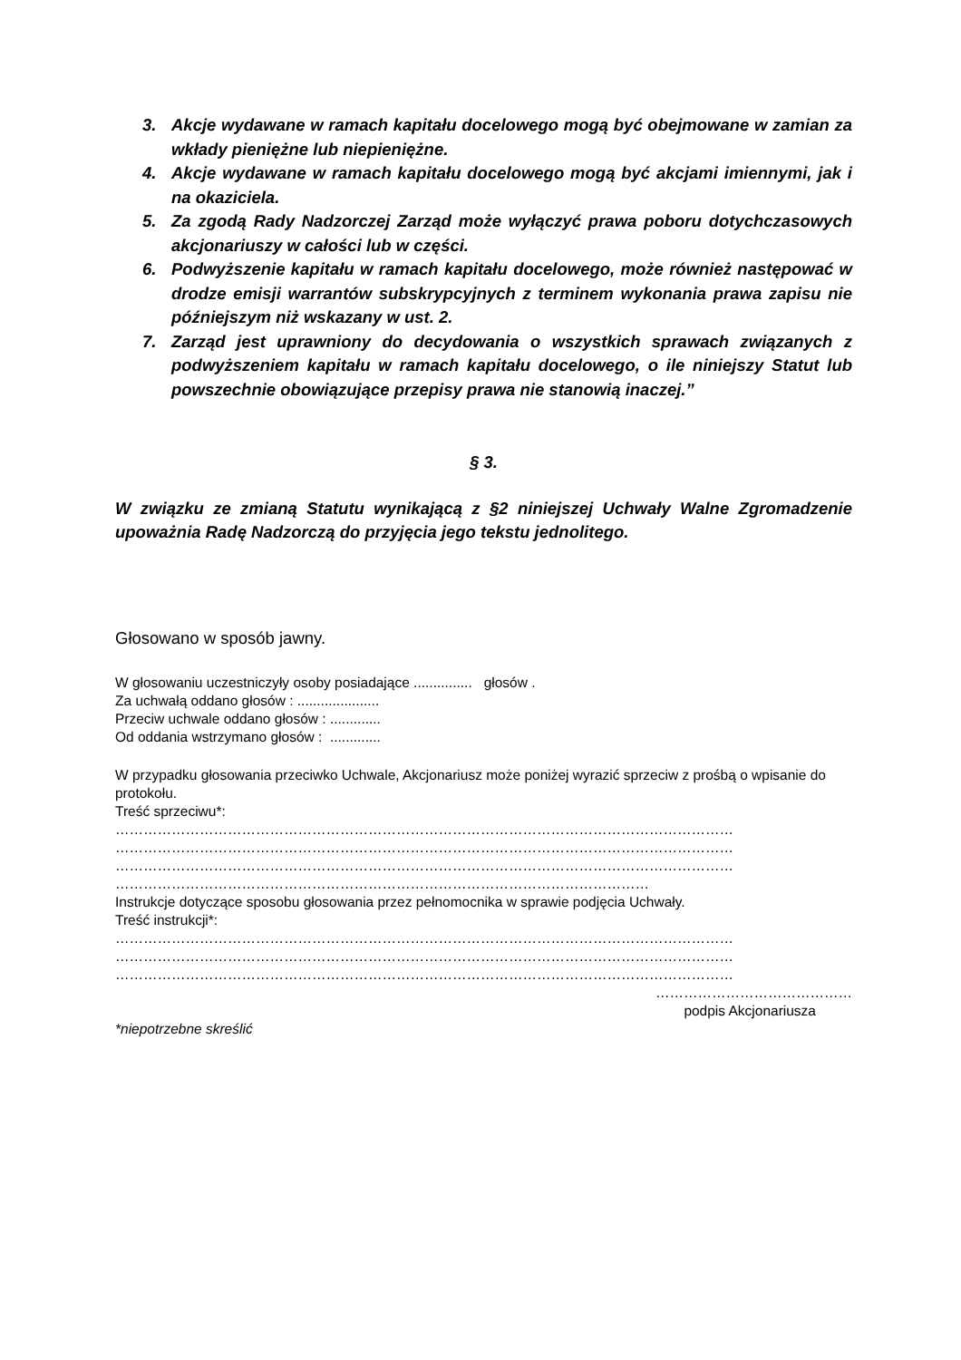3. Akcje wydawane w ramach kapitału docelowego mogą być obejmowane w zamian za wkłady pieniężne lub niepieniężne.
4. Akcje wydawane w ramach kapitału docelowego mogą być akcjami imiennymi, jak i na okaziciela.
5. Za zgodą Rady Nadzorczej Zarząd może wyłączyć prawa poboru dotychczasowych akcjonariuszy w całości lub w części.
6. Podwyższenie kapitału w ramach kapitału docelowego, może również następować w drodze emisji warrantów subskrypcyjnych z terminem wykonania prawa zapisu nie późniejszym niż wskazany w ust. 2.
7. Zarząd jest uprawniony do decydowania o wszystkich sprawach związanych z podwyższeniem kapitału w ramach kapitału docelowego, o ile niniejszy Statut lub powszechnie obowiązujące przepisy prawa nie stanowią inaczej.”
§ 3.
W związku ze zmianą Statutu wynikającą z §2 niniejszej Uchwały Walne Zgromadzenie upoważnia Radę Nadzorczą do przyjęcia jego tekstu jednolitego.
Głosowano w sposób jawny.
W głosowaniu uczestniczyły osoby posiadające ............... głosów .
Za uchwałą oddano głosów : .....................
Przeciw uchwale oddano głosów : .............
Od oddania wstrzymano głosów : .............
W przypadku głosowania przeciwko Uchwale, Akcjonariusz może poniżej wyrazić sprzeciw z prośbą o wpisanie do protokołu.
Treść sprzeciwu*:
……………………………………………………………………………………………………………………
……………………………………………………………………………………………………………………
……………………………………………………………………………………………………………………
……………………………………………………………………………………………………
Instrukcje dotyczące sposobu głosowania przez pełnomocnika w sprawie podjęcia Uchwały.
Treść instrukcji*:
……………………………………………………………………………………………………………………
……………………………………………………………………………………………………………………
……………………………………………………………………………………………………………………
……………………………………
podpis Akcjonariusza
*niepotrzebne skreślić